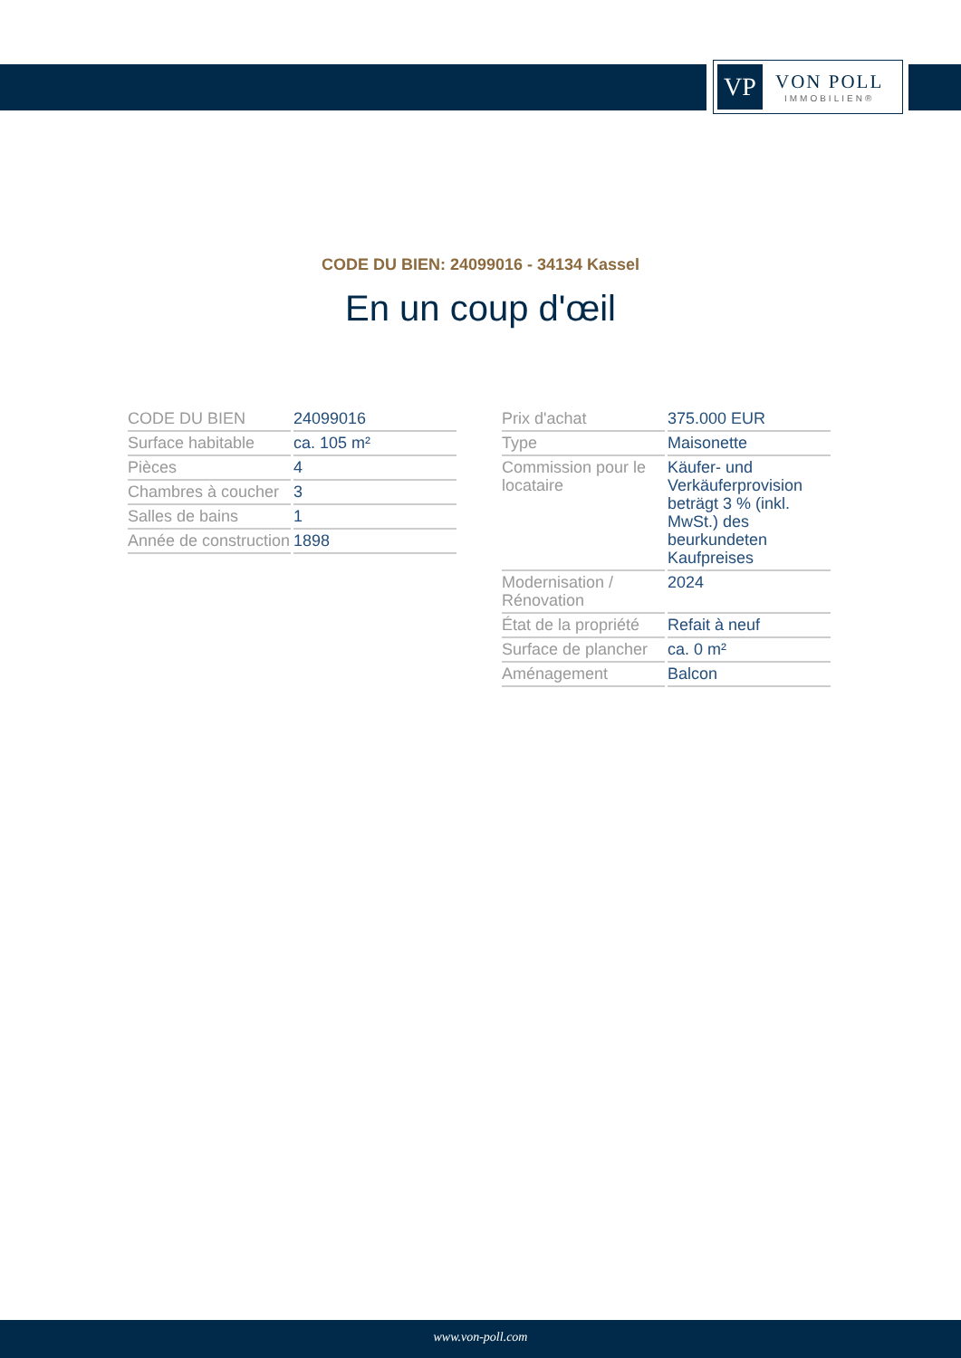VP
VON POLL
IMMOBILIEN®
CODE DU BIEN: 24099016 - 34134 Kassel
En un coup d'œil
| CODE DU BIEN | 24099016 |
| Surface habitable | ca. 105 m² |
| Pièces | 4 |
| Chambres à coucher | 3 |
| Salles de bains | 1 |
| Année de construction | 1898 |
| Prix d'achat | 375.000 EUR |
| Type | Maisonette |
| Commission pour le locataire | Käufer- und Verkäuferprovision beträgt 3 % (inkl. MwSt.) des beurkundeten Kaufpreises |
| Modernisation / Rénovation | 2024 |
| État de la propriété | Refait à neuf |
| Surface de plancher | ca. 0 m² |
| Aménagement | Balcon |
www.von-poll.com